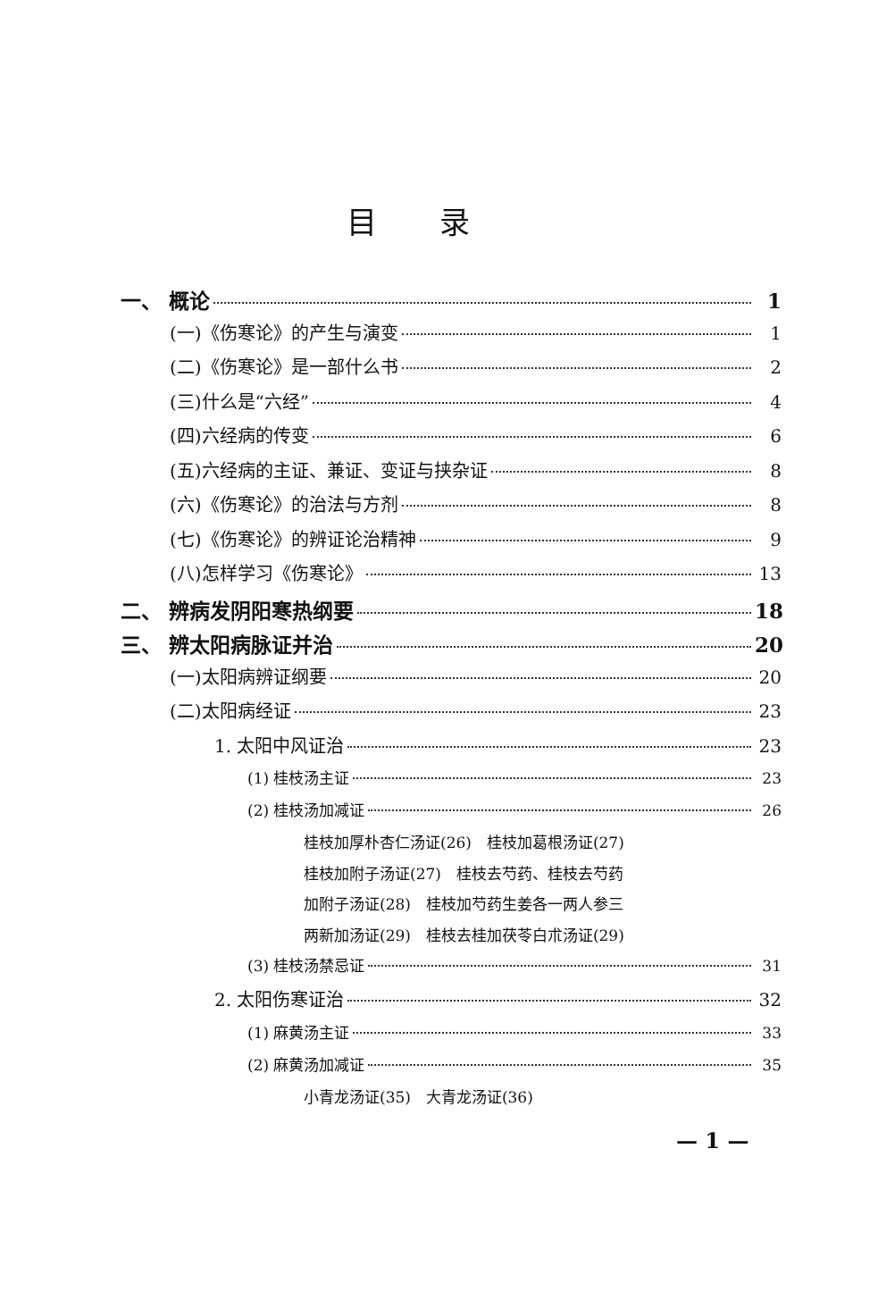目录
一、 概论 1
(一)《伤寒论》的产生与演变 1
(二)《伤寒论》是一部什么书 2
(三)什么是“六经” 4
(四)六经病的传变 6
(五)六经病的主证、兼证、变证与挟杂证 8
(六)《伤寒论》的治法与方剂 8
(七)《伤寒论》的辨证论治精神 9
(八)怎样学习《伤寒论》 13
二、 辨病发阴阳寒热纲要 18
三、 辨太阳病脉证并治 20
(一)太阳病辨证纲要 20
(二)太阳病经证 23
1. 太阳中风证治 23
(1) 桂枝汤主证 23
(2) 桂枝汤加减证 26
桂枝加厚朴杏仁汤证(26)　桂枝加葛根汤证(27)
桂枝加附子汤证(27)　桂枝去芍药、桂枝去芍药
加附子汤证(28)　桂枝加芍药生姜各一两人参三
两新加汤证(29)　桂枝去桂加茯苓白朮汤证(29)
(3) 桂枝汤禁忌证 31
2. 太阳伤寒证治 32
(1) 麻黄汤主证 33
(2) 麻黄汤加减证 35
小青龙汤证(35)　大青龙汤证(36)
— 1 —